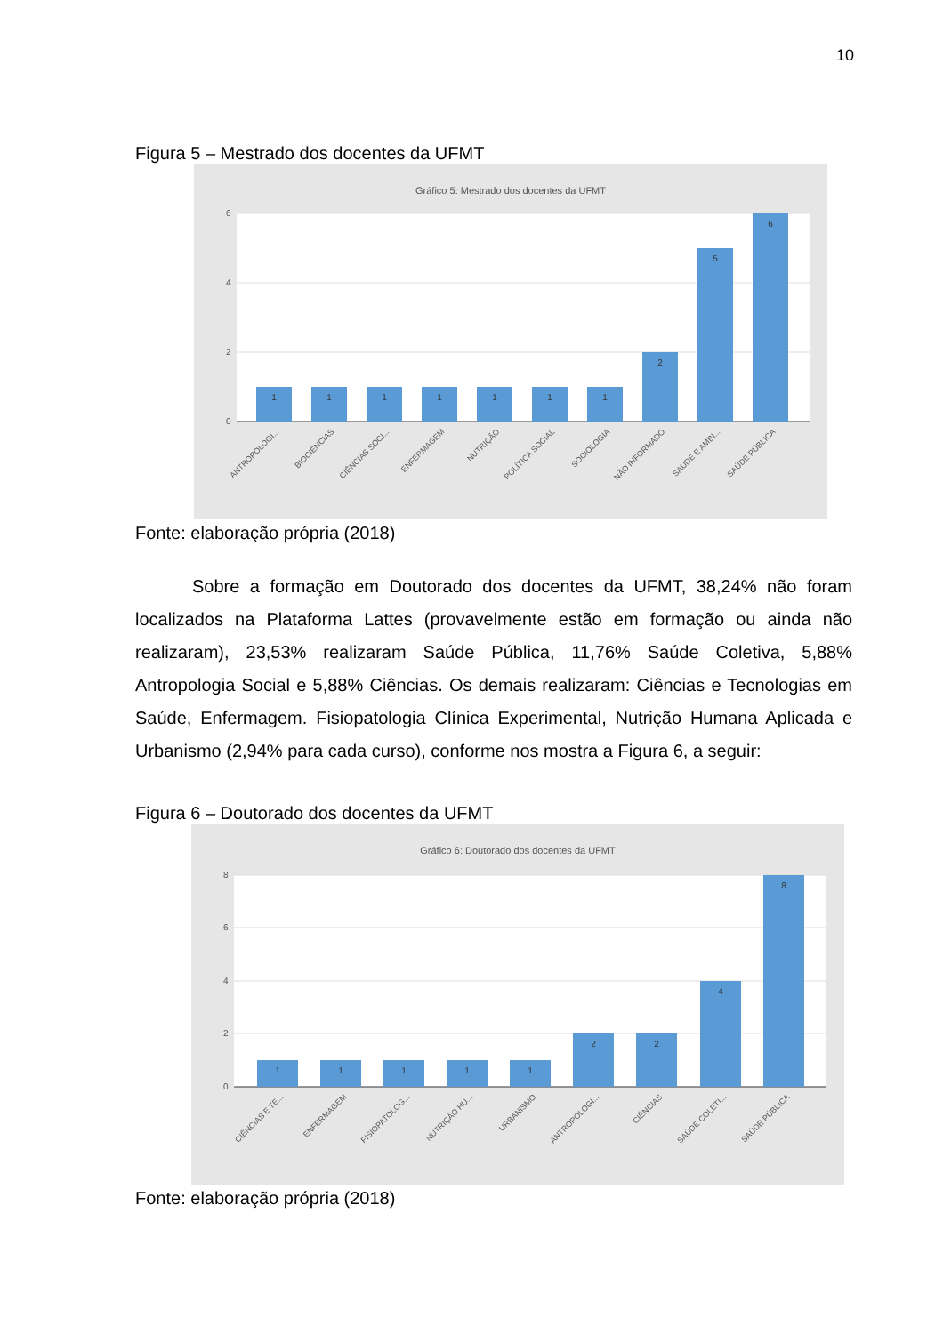10
Figura 5 – Mestrado dos docentes da UFMT
Gráfico 5: Mestrado dos docentes da UFMT
6
4
2
0
1
1
1
1
1
1
1
2
5
6
ANTROPOLOGI...
BIOCIÊNCIAS
CIÊNCIAS SOCI...
ENFERMAGEM
NUTRIÇÃO
POLÍTICA SOCIAL
SOCIOLOGIA
NÃO INFORMADO
SAÚDE E AMBI...
SAÚDE PÚBLICA
Fonte: elaboração própria (2018)
Sobre a formação em Doutorado dos docentes da UFMT, 38,24% não foram localizados na Plataforma Lattes (provavelmente estão em formação ou ainda não realizaram), 23,53% realizaram Saúde Pública, 11,76% Saúde Coletiva, 5,88% Antropologia Social e 5,88% Ciências. Os demais realizaram: Ciências e Tecnologias em Saúde, Enfermagem. Fisiopatologia Clínica Experimental, Nutrição Humana Aplicada e Urbanismo (2,94% para cada curso), conforme nos mostra a Figura 6, a seguir:
Figura 6 – Doutorado dos docentes da UFMT
Gráfico 6: Doutorado dos docentes da UFMT
8
6
4
2
0
1
1
1
1
1
2
2
4
8
CIÊNCIAS E TE...
ENFERMAGEM
FISIOPATOLOG...
NUTRIÇÃO HU...
URBANISMO
ANTROPOLOGI...
CIÊNCIAS
SAÚDE COLETI...
SAÚDE PÚBLICA
Fonte: elaboração própria (2018)